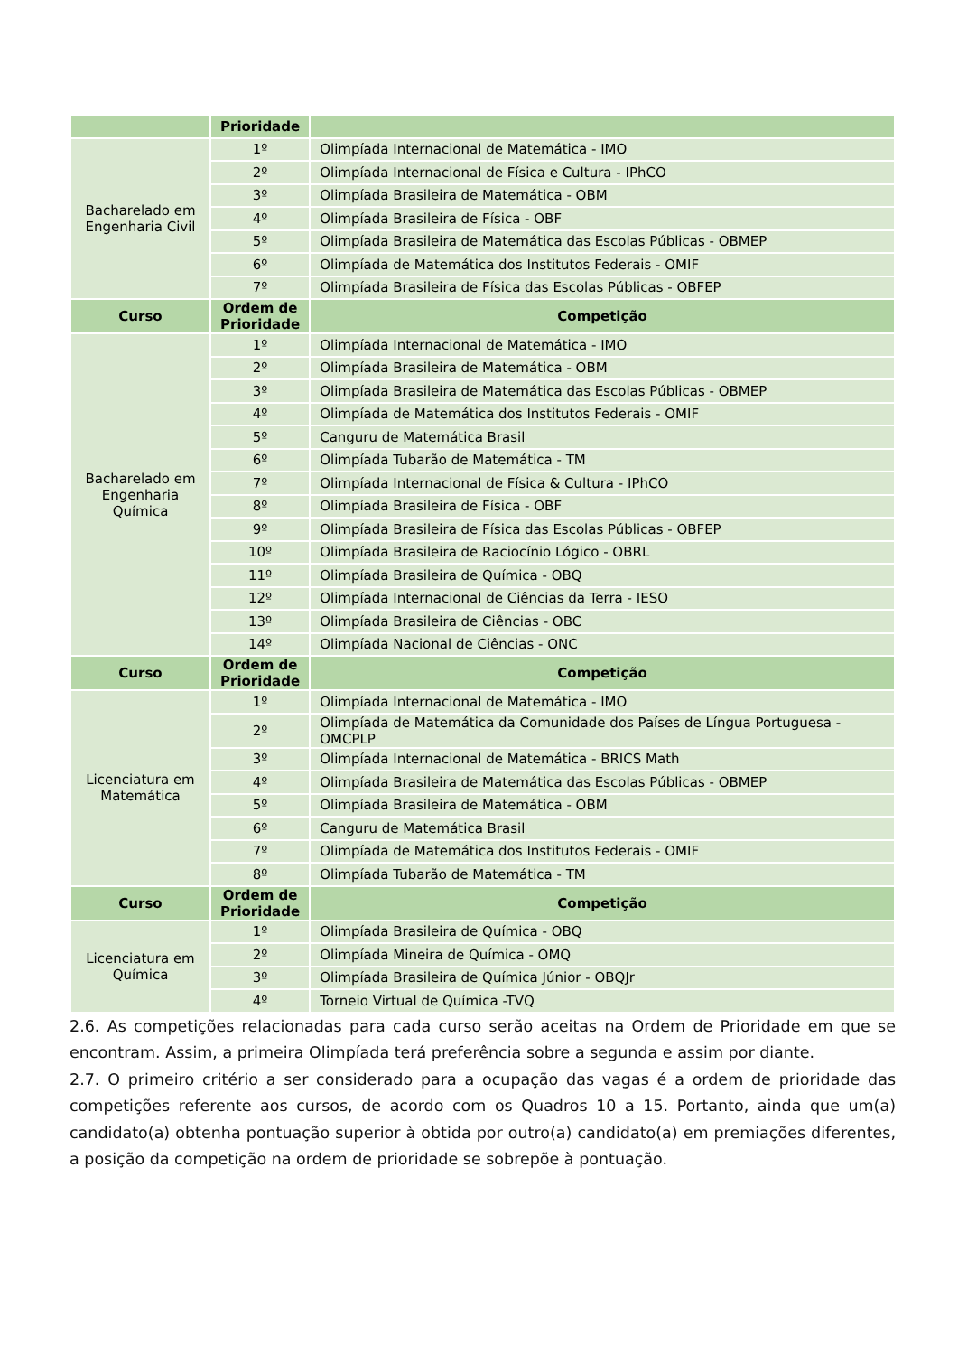| | Prioridade | |
| --- | --- | --- |
| Bacharelado em Engenharia Civil | 1º | Olimpíada Internacional de Matemática - IMO |
| | 2º | Olimpíada Internacional de Física e Cultura - IPhCO |
| | 3º | Olimpíada Brasileira de Matemática - OBM |
| | 4º | Olimpíada Brasileira de Física - OBF |
| | 5º | Olimpíada Brasileira de Matemática das Escolas Públicas - OBMEP |
| | 6º | Olimpíada de Matemática dos Institutos Federais - OMIF |
| | 7º | Olimpíada Brasileira de Física das Escolas Públicas - OBFEP |
| Curso | Ordem de Prioridade | Competição |
| Bacharelado em Engenharia Química | 1º | Olimpíada Internacional de Matemática - IMO |
| | 2º | Olimpíada Brasileira de Matemática - OBM |
| | 3º | Olimpíada Brasileira de Matemática das Escolas Públicas - OBMEP |
| | 4º | Olimpíada de Matemática dos Institutos Federais - OMIF |
| | 5º | Canguru de Matemática Brasil |
| | 6º | Olimpíada Tubarão de Matemática - TM |
| | 7º | Olimpíada Internacional de Física & Cultura - IPhCO |
| | 8º | Olimpíada Brasileira de Física - OBF |
| | 9º | Olimpíada Brasileira de Física das Escolas Públicas - OBFEP |
| | 10º | Olimpíada Brasileira de Raciocínio Lógico - OBRL |
| | 11º | Olimpíada Brasileira de Química - OBQ |
| | 12º | Olimpíada Internacional de Ciências da Terra - IESO |
| | 13º | Olimpíada Brasileira de Ciências - OBC |
| | 14º | Olimpíada Nacional de Ciências - ONC |
| Curso | Ordem de Prioridade | Competição |
| Licenciatura em Matemática | 1º | Olimpíada Internacional de Matemática - IMO |
| | 2º | Olimpíada de Matemática da Comunidade dos Países de Língua Portuguesa - OMCPLP |
| | 3º | Olimpíada Internacional de Matemática - BRICS Math |
| | 4º | Olimpíada Brasileira de Matemática das Escolas Públicas - OBMEP |
| | 5º | Olimpíada Brasileira de Matemática - OBM |
| | 6º | Canguru de Matemática Brasil |
| | 7º | Olimpíada de Matemática dos Institutos Federais - OMIF |
| | 8º | Olimpíada Tubarão de Matemática - TM |
| Curso | Ordem de Prioridade | Competição |
| Licenciatura em Química | 1º | Olimpíada Brasileira de Química - OBQ |
| | 2º | Olimpíada Mineira de Química - OMQ |
| | 3º | Olimpíada Brasileira de Química Júnior - OBQJr |
| | 4º | Torneio Virtual de Química -TVQ |
2.6. As competições relacionadas para cada curso serão aceitas na Ordem de Prioridade em que se encontram. Assim, a primeira Olimpíada terá preferência sobre a segunda e assim por diante.
2.7. O primeiro critério a ser considerado para a ocupação das vagas é a ordem de prioridade das competições referente aos cursos, de acordo com os Quadros 10 a 15. Portanto, ainda que um(a) candidato(a) obtenha pontuação superior à obtida por outro(a) candidato(a) em premiações diferentes, a posição da competição na ordem de prioridade se sobrepõe à pontuação.